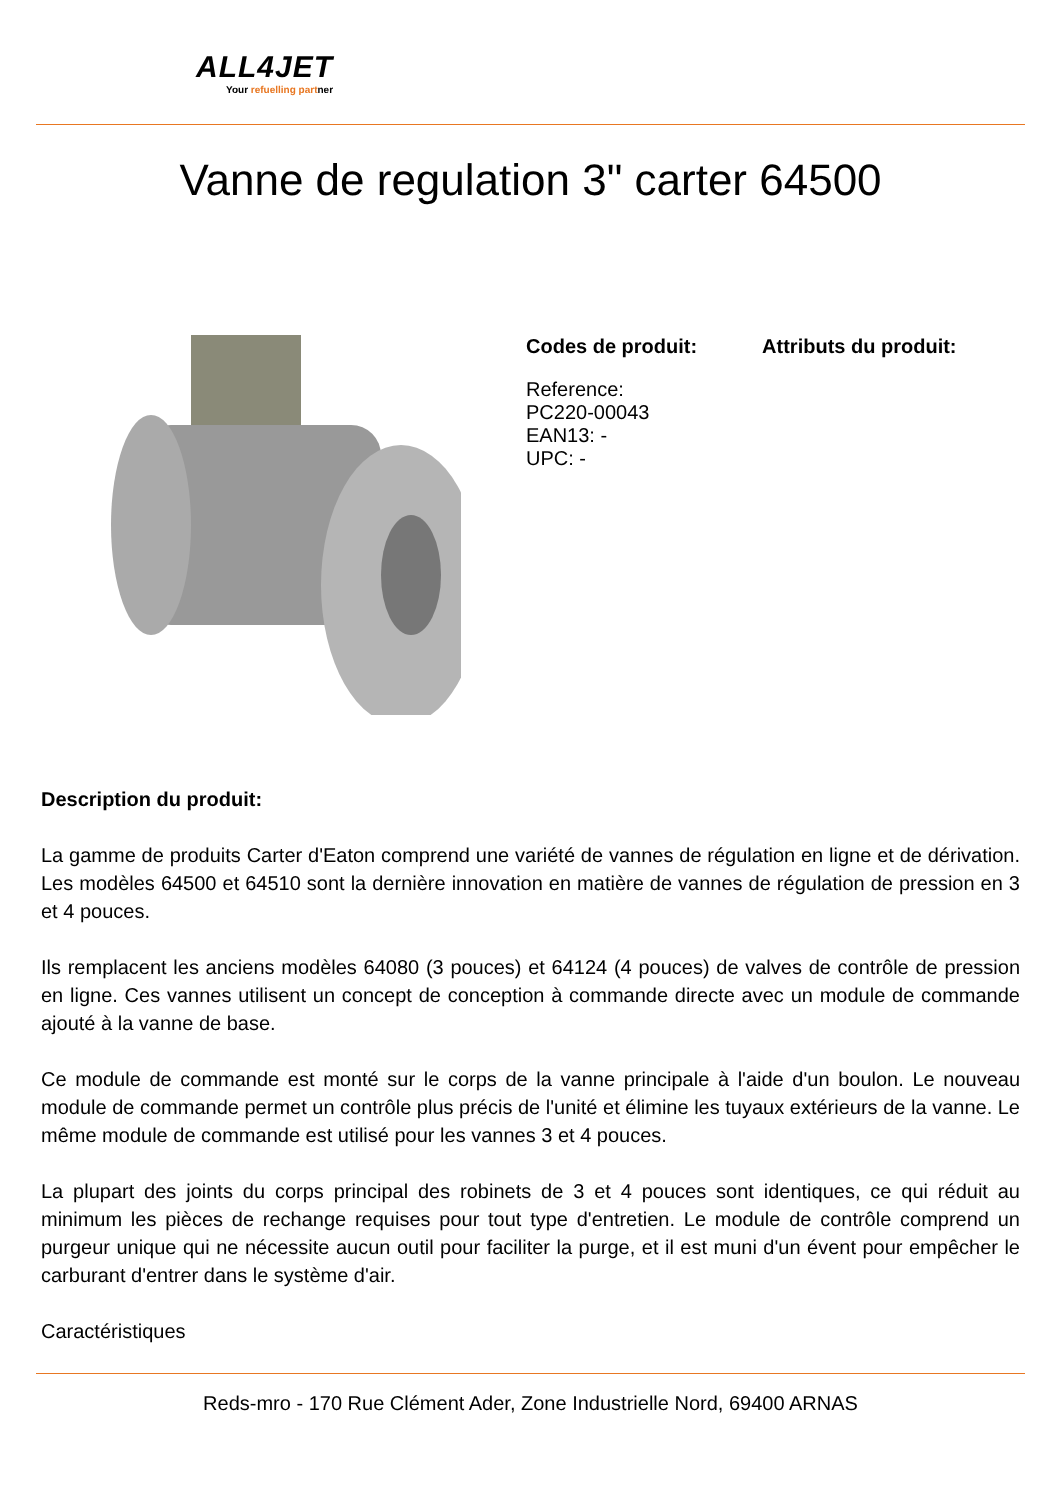ALL4JET
Your refuelling partner
Vanne de regulation 3" carter 64500
Codes de produit:
Reference:
PC220-00043
EAN13: -
UPC: -
Attributs du produit:
Description du produit:
La gamme de produits Carter d'Eaton comprend une variété de vannes de régulation en ligne et de dérivation. Les modèles 64500 et 64510 sont la dernière innovation en matière de vannes de régulation de pression en 3 et 4 pouces.
Ils remplacent les anciens modèles 64080 (3 pouces) et 64124 (4 pouces) de valves de contrôle de pression en ligne. Ces vannes utilisent un concept de conception à commande directe avec un module de commande ajouté à la vanne de base.
Ce module de commande est monté sur le corps de la vanne principale à l'aide d'un boulon. Le nouveau module de commande permet un contrôle plus précis de l'unité et élimine les tuyaux extérieurs de la vanne. Le même module de commande est utilisé pour les vannes 3 et 4 pouces.
La plupart des joints du corps principal des robinets de 3 et 4 pouces sont identiques, ce qui réduit au minimum les pièces de rechange requises pour tout type d'entretien. Le module de contrôle comprend un purgeur unique qui ne nécessite aucun outil pour faciliter la purge, et il est muni d'un évent pour empêcher le carburant d'entrer dans le système d'air.
Caractéristiques
Reds-mro - 170 Rue Clément Ader, Zone Industrielle Nord, 69400 ARNAS